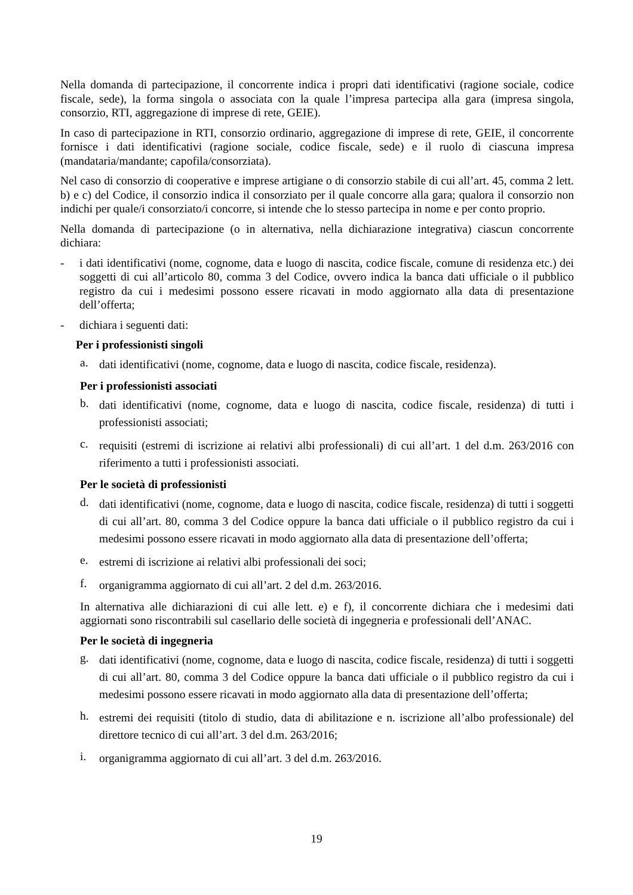Nella domanda di partecipazione, il concorrente indica i propri dati identificativi (ragione sociale, codice fiscale, sede), la forma singola o associata con la quale l’impresa partecipa alla gara (impresa singola, consorzio, RTI, aggregazione di imprese di rete, GEIE).
In caso di partecipazione in RTI, consorzio ordinario, aggregazione di imprese di rete, GEIE, il concorrente fornisce i dati identificativi (ragione sociale, codice fiscale, sede) e il ruolo di ciascuna impresa (mandataria/mandante; capofila/consorziata).
Nel caso di consorzio di cooperative e imprese artigiane o di consorzio stabile di cui all’art. 45, comma 2 lett. b) e c) del Codice, il consorzio indica il consorziato per il quale concorre alla gara; qualora il consorzio non indichi per quale/i consorziato/i concorre, si intende che lo stesso partecipa in nome e per conto proprio.
Nella domanda di partecipazione (o in alternativa, nella dichiarazione integrativa) ciascun concorrente dichiara:
- i dati identificativi (nome, cognome, data e luogo di nascita, codice fiscale, comune di residenza etc.) dei soggetti di cui all’articolo 80, comma 3 del Codice, ovvero indica la banca dati ufficiale o il pubblico registro da cui i medesimi possono essere ricavati in modo aggiornato alla data di presentazione dell’offerta;
- dichiara i seguenti dati:
Per i professionisti singoli
a. dati identificativi (nome, cognome, data e luogo di nascita, codice fiscale, residenza).
Per i professionisti associati
b. dati identificativi (nome, cognome, data e luogo di nascita, codice fiscale, residenza) di tutti i professionisti associati;
c. requisiti (estremi di iscrizione ai relativi albi professionali) di cui all’art. 1 del d.m. 263/2016 con riferimento a tutti i professionisti associati.
Per le società di professionisti
d. dati identificativi (nome, cognome, data e luogo di nascita, codice fiscale, residenza) di tutti i soggetti di cui all’art. 80, comma 3 del Codice oppure la banca dati ufficiale o il pubblico registro da cui i medesimi possono essere ricavati in modo aggiornato alla data di presentazione dell’offerta;
e. estremi di iscrizione ai relativi albi professionali dei soci;
f. organigramma aggiornato di cui all’art. 2 del d.m. 263/2016.
In alternativa alle dichiarazioni di cui alle lett. e) e f), il concorrente dichiara che i medesimi dati aggiornati sono riscontrabili sul casellario delle società di ingegneria e professionali dell’ANAC.
Per le società di ingegneria
g. dati identificativi (nome, cognome, data e luogo di nascita, codice fiscale, residenza) di tutti i soggetti di cui all’art. 80, comma 3 del Codice oppure la banca dati ufficiale o il pubblico registro da cui i medesimi possono essere ricavati in modo aggiornato alla data di presentazione dell’offerta;
h. estremi dei requisiti (titolo di studio, data di abilitazione e n. iscrizione all’albo professionale) del direttore tecnico di cui all’art. 3 del d.m. 263/2016;
i. organigramma aggiornato di cui all’art. 3 del d.m. 263/2016.
19